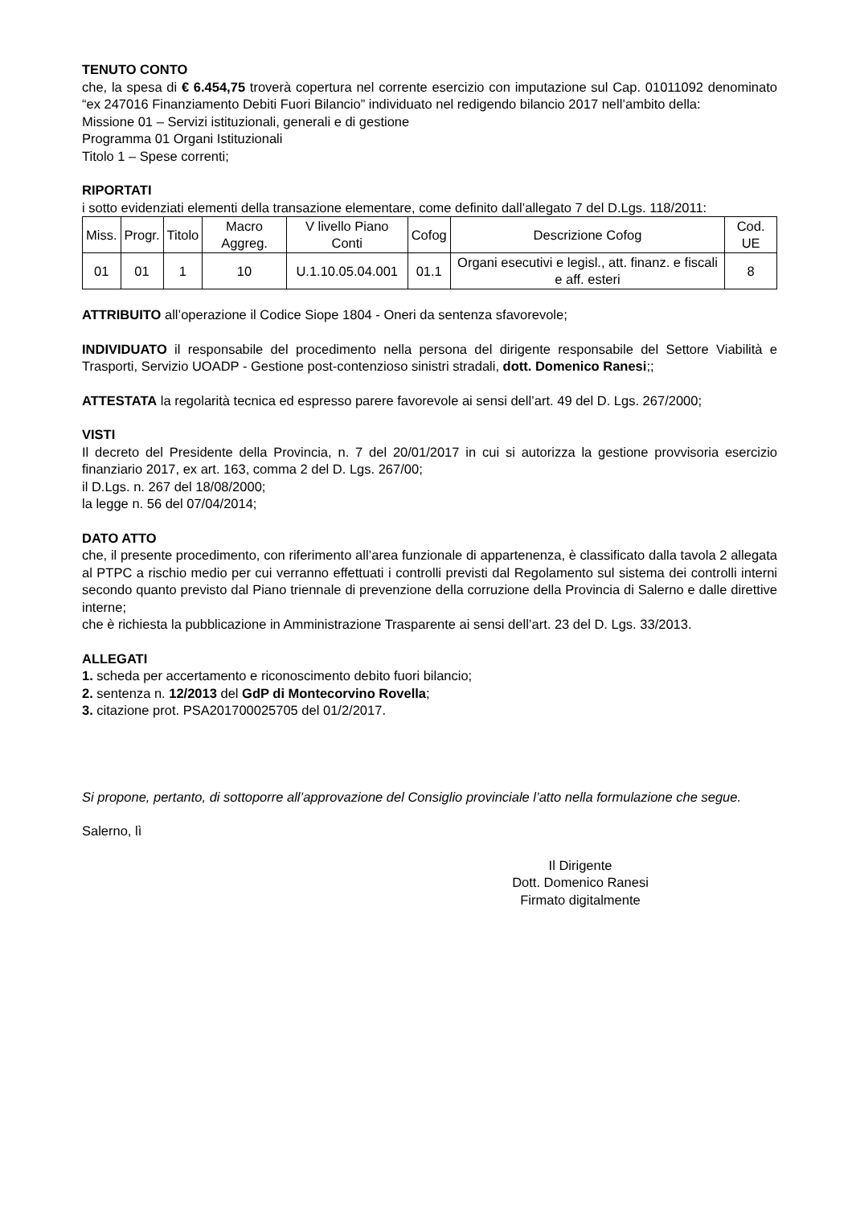TENUTO CONTO
che, la spesa di € 6.454,75 troverà copertura nel corrente esercizio con imputazione sul Cap. 01011092 denominato “ex 247016 Finanziamento Debiti Fuori Bilancio” individuato nel redigendo bilancio 2017 nell’ambito della:
Missione 01 – Servizi istituzionali, generali e di gestione
Programma 01 Organi Istituzionali
Titolo 1 – Spese correnti;
RIPORTATI
i sotto evidenziati elementi della transazione elementare, come definito dall’allegato 7 del D.Lgs. 118/2011:
| Miss. | Progr. | Titolo | Macro Aggreg. | V livello Piano Conti | Cofog | Descrizione Cofog | Cod. UE |
| 01 | 01 | 1 | 10 | U.1.10.05.04.001 | 01.1 | Organi esecutivi e legisl., att. finanz. e fiscali e aff. esteri | 8 |
ATTRIBUITO all’operazione il Codice Siope 1804 - Oneri da sentenza sfavorevole;
INDIVIDUATO il responsabile del procedimento nella persona del dirigente responsabile del Settore Viabilità e Trasporti, Servizio UOADP - Gestione post-contenzioso sinistri stradali, dott. Domenico Ranesi;;
ATTESTATA la regolarità tecnica ed espresso parere favorevole ai sensi dell’art. 49 del D. Lgs. 267/2000;
VISTI
Il decreto del Presidente della Provincia, n. 7 del 20/01/2017 in cui si autorizza la gestione provvisoria esercizio finanziario 2017, ex art. 163, comma 2 del D. Lgs. 267/00;
il D.Lgs. n. 267 del 18/08/2000;
la legge n. 56 del 07/04/2014;
DATO ATTO
che, il presente procedimento, con riferimento all’area funzionale di appartenenza, è classificato dalla tavola 2 allegata al PTPC a rischio medio per cui verranno effettuati i controlli previsti dal Regolamento sul sistema dei controlli interni secondo quanto previsto dal Piano triennale di prevenzione della corruzione della Provincia di Salerno e dalle direttive interne;
che è richiesta la pubblicazione in Amministrazione Trasparente ai sensi dell’art. 23 del D. Lgs. 33/2013.
ALLEGATI
1. scheda per accertamento e riconoscimento debito fuori bilancio;
2. sentenza n. 12/2013 del GdP di Montecorvino Rovella;
3. citazione prot. PSA201700025705 del 01/2/2017.
Si propone, pertanto, di sottoporre all’approvazione del Consiglio provinciale l’atto nella formulazione che segue.
Salerno, lì
Il Dirigente
Dott. Domenico Ranesi
Firmato digitalmente